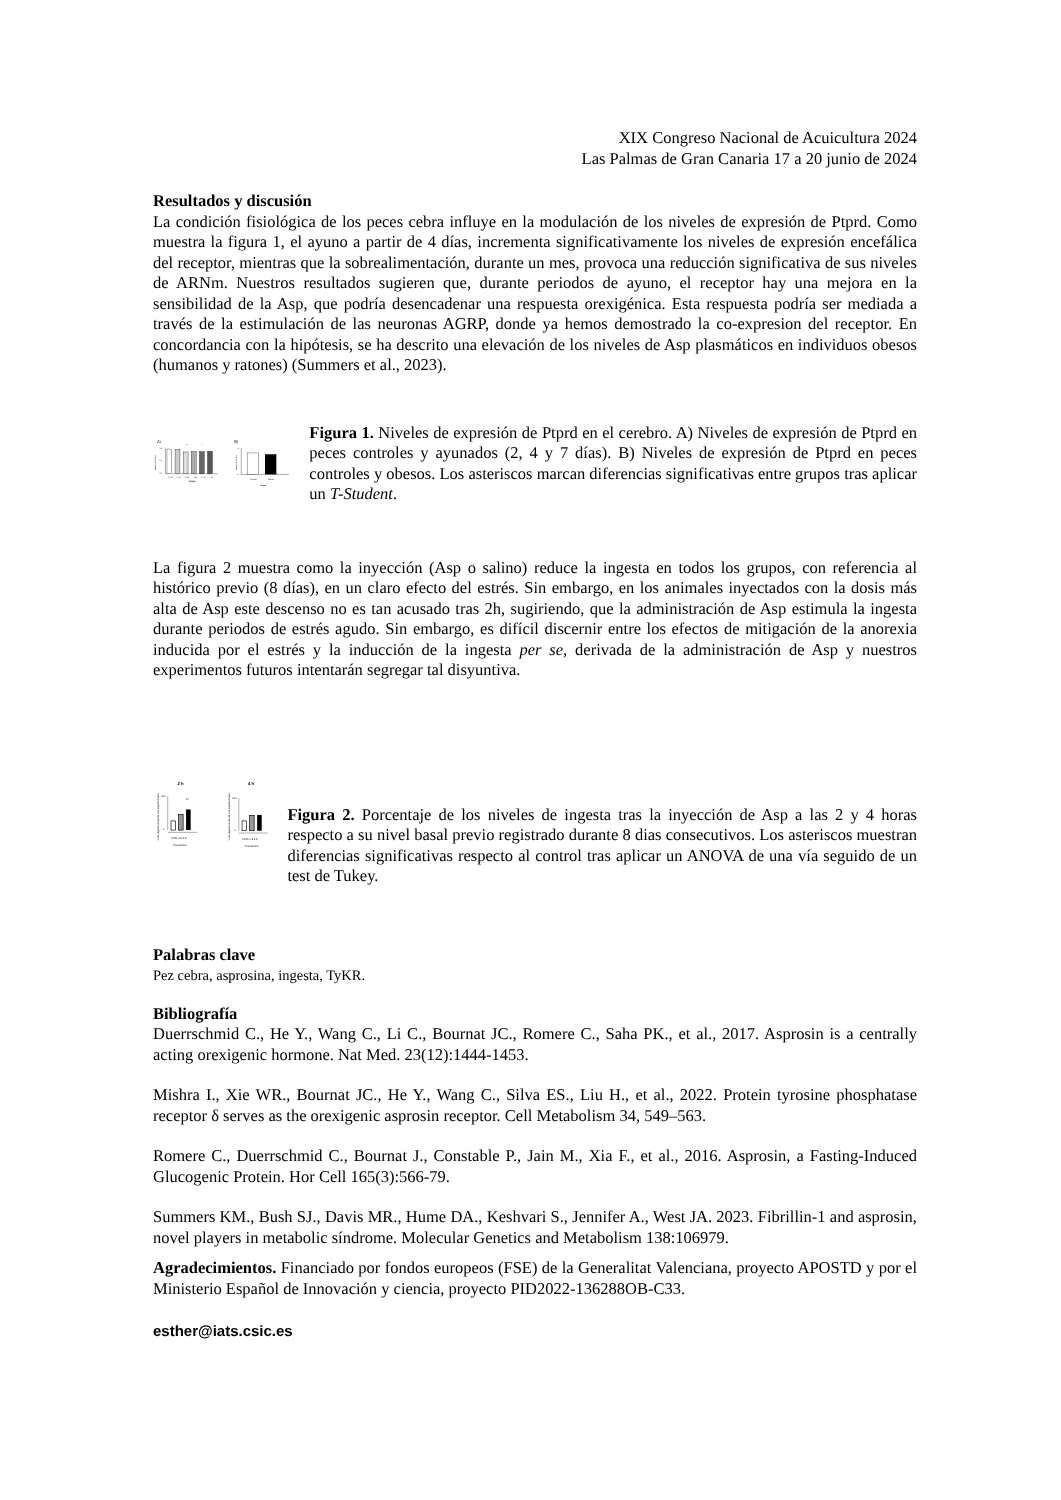XIX Congreso Nacional de Acuicultura 2024
Las Palmas de Gran Canaria 17 a 20 junio de 2024
Resultados y discusión
La condición fisiológica de los peces cebra influye en la modulación de los niveles de expresión de Ptprd. Como muestra la figura 1, el ayuno a partir de 4 días, incrementa significativamente los niveles de expresión encefálica del receptor, mientras que la sobrealimentación, durante un mes, provoca una reducción significativa de sus niveles de ARNm. Nuestros resultados sugieren que, durante periodos de ayuno, el receptor hay una mejora en la sensibilidad de la Asp, que podría desencadenar una respuesta orexigénica. Esta respuesta podría ser mediada a través de la estimulación de las neuronas AGRP, donde ya hemos demostrado la co-expresion del receptor. En concordancia con la hipótesis, se ha descrito una elevación de los niveles de Asp plasmáticos en individuos obesos (humanos y ratones) (Summers et al., 2023).
A)
B)
1.0
0.5
0.0
Niveles de ARNm
***
*
C 2d
A 2d
C 4d
A 4d
C 7d
A 7d
Grupo
Niveles de ARNm
1.0
0.0
*
Control
Obeso
Grupo
Figura 1. Niveles de expresión de Ptprd en el cerebro. A) Niveles de expresión de Ptprd en peces controles y ayunados (2, 4 y 7 días). B) Niveles de expresión de Ptprd en peces controles y obesos. Los asteriscos marcan diferencias significativas entre grupos tras aplicar un T-Student.
La figura 2 muestra como la inyección (Asp o salino) reduce la ingesta en todos los grupos, con referencia al histórico previo (8 días), en un claro efecto del estrés. Sin embargo, en los animales inyectados con la dosis más alta de Asp este descenso no es tan acusado tras 2h, sugiriendo, que la administración de Asp estimula la ingesta durante periodos de estrés agudo. Sin embargo, es difícil discernir entre los efectos de mitigación de la anorexia inducida por el estrés y la inducción de la ingesta per se, derivada de la administración de Asp y nuestros experimentos futuros intentarán segregar tal disyuntiva.
2 h
4 h
% de ingesta respecto a la ingesta basal
100
0
**
CTRL 0.5 2.5
Tratamiento
% de ingesta respecto a la ingesta basal
100
0
CTRL 0.5 2.5
Tratamiento
Figura 2. Porcentaje de los niveles de ingesta tras la inyección de Asp a las 2 y 4 horas respecto a su nivel basal previo registrado durante 8 dias consecutivos. Los asteriscos muestran diferencias significativas respecto al control tras aplicar un ANOVA de una vía seguido de un test de Tukey.
Palabras clave
Pez cebra, asprosina, ingesta, TyKR.
Bibliografía
Duerrschmid C., He Y., Wang C., Li C., Bournat JC., Romere C., Saha PK., et al., 2017. Asprosin is a centrally acting orexigenic hormone. Nat Med. 23(12):1444-1453.
Mishra I., Xie WR., Bournat JC., He Y., Wang C., Silva ES., Liu H., et al., 2022. Protein tyrosine phosphatase receptor δ serves as the orexigenic asprosin receptor. Cell Metabolism 34, 549–563.
Romere C., Duerrschmid C., Bournat J., Constable P., Jain M., Xia F., et al., 2016. Asprosin, a Fasting-Induced Glucogenic Protein. Hor Cell 165(3):566-79.
Summers KM., Bush SJ., Davis MR., Hume DA., Keshvari S., Jennifer A., West JA. 2023. Fibrillin-1 and asprosin, novel players in metabolic síndrome. Molecular Genetics and Metabolism 138:106979.
Agradecimientos. Financiado por fondos europeos (FSE) de la Generalitat Valenciana, proyecto APOSTD y por el Ministerio Español de Innovación y ciencia, proyecto PID2022-136288OB-C33.
esther@iats.csic.es